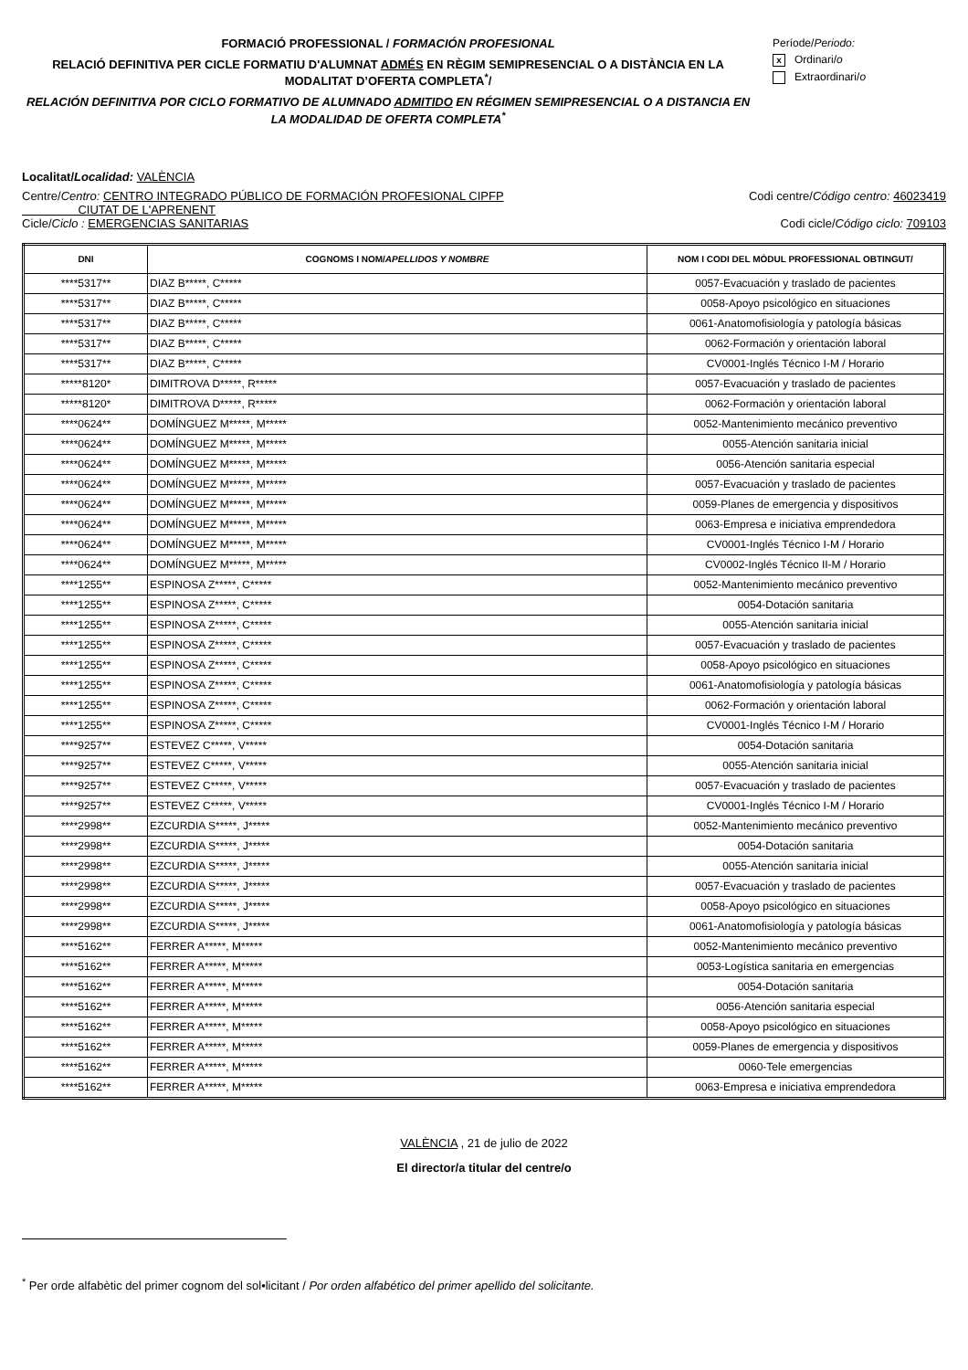FORMACIÓ PROFESSIONAL / FORMACIÓN PROFESIONAL
RELACIÓ DEFINITIVA PER CICLE FORMATIU D'ALUMNAT ADMÉS EN RÈGIM SEMIPRESENCIAL O A DISTÀNCIA EN LA MODALITAT D’OFERTA COMPLETA<sup>*</sup>/
RELACIÓN DEFINITIVA POR CICLO FORMATIVO DE ALUMNADO ADMITIDO EN RÉGIMEN SEMIPRESENCIAL O A DISTANCIA EN LA MODALIDAD DE OFERTA COMPLETA<sup>*</sup>
Període/Periodo:
x Ordinari/o
Extraordinari/o
Localitat/Localidad: VALÈNCIA
Centre/Centro: CENTRO INTEGRADO PÚBLICO DE FORMACIÓN PROFESIONAL CIPFP
CIUTAT DE L'APRENENT Codi centre/Código centro: 46023419
Cicle/Ciclo : EMERGENCIAS SANITARIAS Codi cicle/Código ciclo: 709103
| DNI | COGNOMS I NOM/ APELLIDOS Y NOMBRE | NOM I CODI DEL MÒDUL PROFESSIONAL OBTINGUT/ |
| --- | --- | --- |
| ****5317** | DIAZ B*****, C***** | 0057-Evacuación y traslado de pacientes |
| ****5317** | DIAZ B*****, C***** | 0058-Apoyo psicológico en situaciones |
| ****5317** | DIAZ B*****, C***** | 0061-Anatomofisiología y patología básicas |
| ****5317** | DIAZ B*****, C***** | 0062-Formación y orientación laboral |
| ****5317** | DIAZ B*****, C***** | CV0001-Inglés Técnico I-M / Horario |
| *****8120* | DIMITROVA D*****, R***** | 0057-Evacuación y traslado de pacientes |
| *****8120* | DIMITROVA D*****, R***** | 0062-Formación y orientación laboral |
| ****0624** | DOMÍNGUEZ M*****, M***** | 0052-Mantenimiento mecánico preventivo |
| ****0624** | DOMÍNGUEZ M*****, M***** | 0055-Atención sanitaria inicial |
| ****0624** | DOMÍNGUEZ M*****, M***** | 0056-Atención sanitaria especial |
| ****0624** | DOMÍNGUEZ M*****, M***** | 0057-Evacuación y traslado de pacientes |
| ****0624** | DOMÍNGUEZ M*****, M***** | 0059-Planes de emergencia y dispositivos |
| ****0624** | DOMÍNGUEZ M*****, M***** | 0063-Empresa e iniciativa emprendedora |
| ****0624** | DOMÍNGUEZ M*****, M***** | CV0001-Inglés Técnico I-M / Horario |
| ****0624** | DOMÍNGUEZ M*****, M***** | CV0002-Inglés Técnico II-M / Horario |
| ****1255** | ESPINOSA Z*****, C***** | 0052-Mantenimiento mecánico preventivo |
| ****1255** | ESPINOSA Z*****, C***** | 0054-Dotación sanitaria |
| ****1255** | ESPINOSA Z*****, C***** | 0055-Atención sanitaria inicial |
| ****1255** | ESPINOSA Z*****, C***** | 0057-Evacuación y traslado de pacientes |
| ****1255** | ESPINOSA Z*****, C***** | 0058-Apoyo psicológico en situaciones |
| ****1255** | ESPINOSA Z*****, C***** | 0061-Anatomofisiología y patología básicas |
| ****1255** | ESPINOSA Z*****, C***** | 0062-Formación y orientación laboral |
| ****1255** | ESPINOSA Z*****, C***** | CV0001-Inglés Técnico I-M / Horario |
| ****9257** | ESTEVEZ C*****, V***** | 0054-Dotación sanitaria |
| ****9257** | ESTEVEZ C*****, V***** | 0055-Atención sanitaria inicial |
| ****9257** | ESTEVEZ C*****, V***** | 0057-Evacuación y traslado de pacientes |
| ****9257** | ESTEVEZ C*****, V***** | CV0001-Inglés Técnico I-M / Horario |
| ****2998** | EZCURDIA S*****, J***** | 0052-Mantenimiento mecánico preventivo |
| ****2998** | EZCURDIA S*****, J***** | 0054-Dotación sanitaria |
| ****2998** | EZCURDIA S*****, J***** | 0055-Atención sanitaria inicial |
| ****2998** | EZCURDIA S*****, J***** | 0057-Evacuación y traslado de pacientes |
| ****2998** | EZCURDIA S*****, J***** | 0058-Apoyo psicológico en situaciones |
| ****2998** | EZCURDIA S*****, J***** | 0061-Anatomofisiología y patología básicas |
| ****5162** | FERRER A*****, M***** | 0052-Mantenimiento mecánico preventivo |
| ****5162** | FERRER A*****, M***** | 0053-Logística sanitaria en emergencias |
| ****5162** | FERRER A*****, M***** | 0054-Dotación sanitaria |
| ****5162** | FERRER A*****, M***** | 0056-Atención sanitaria especial |
| ****5162** | FERRER A*****, M***** | 0058-Apoyo psicológico en situaciones |
| ****5162** | FERRER A*****, M***** | 0059-Planes de emergencia y dispositivos |
| ****5162** | FERRER A*****, M***** | 0060-Tele emergencias |
| ****5162** | FERRER A*****, M***** | 0063-Empresa e iniciativa emprendedora |
VALÈNCIA , 21 de julio de 2022
El director/a titular del centre/o
<sup>*</sup> Per orde alfabètic del primer cognom del sol•licitant / Por orden alfabético del primer apellido del solicitante.